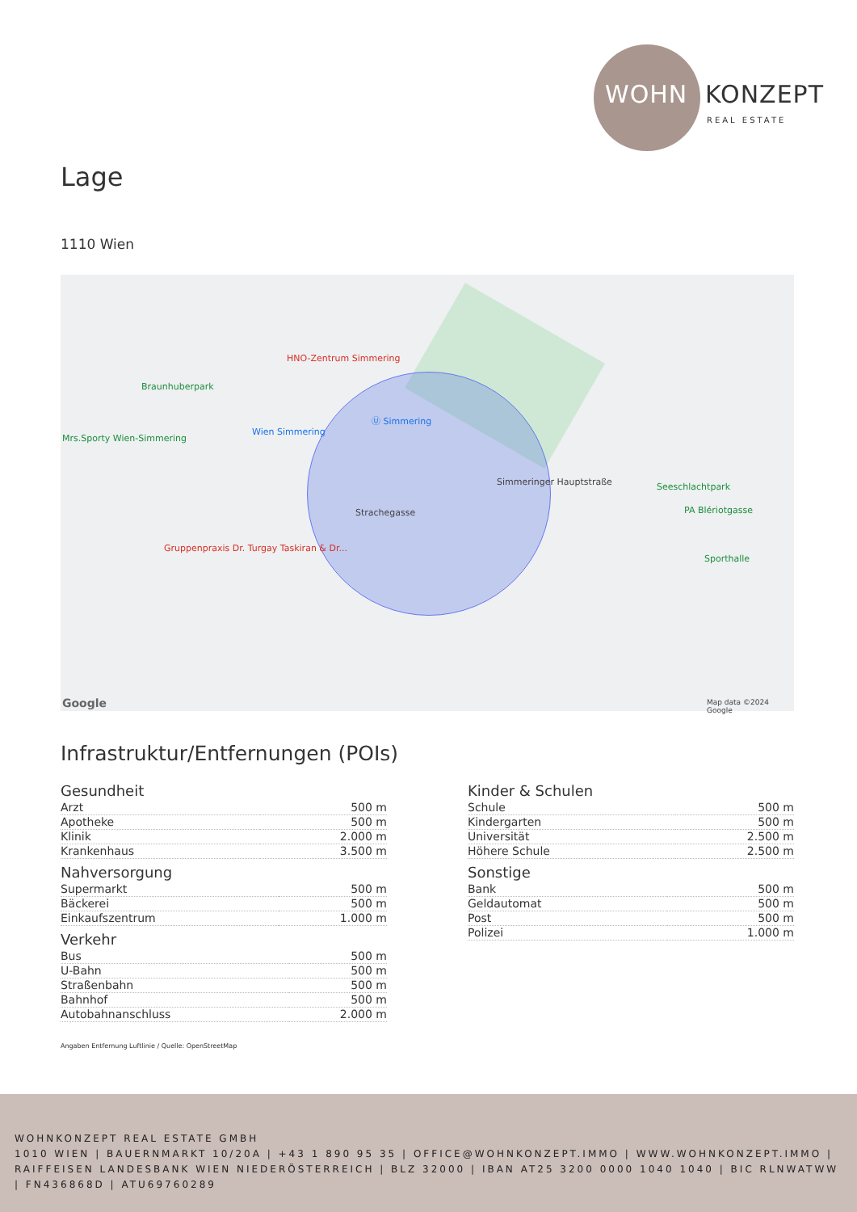WOHN KONZEPT
REAL ESTATE
Lage
1110 Wien
Braunhuberpark
HNO-Zentrum Simmering
Wien Simmering
Ⓤ Simmering
Mrs.Sporty Wien-Simmering
Seeschlachtpark
PA Blériotgasse
Sporthalle
Gruppenpraxis Dr. Turgay Taskiran & Dr...
Strachegasse
Simmeringer Hauptstraße
Google Map data ©2024 Google
Infrastruktur/Entfernungen (POIs)
Gesundheit
| Arzt | 500 m |
| Apotheke | 500 m |
| Klinik | 2.000 m |
| Krankenhaus | 3.500 m |
Nahversorgung
| Supermarkt | 500 m |
| Bäckerei | 500 m |
| Einkaufszentrum | 1.000 m |
Verkehr
| Bus | 500 m |
| U-Bahn | 500 m |
| Straßenbahn | 500 m |
| Bahnhof | 500 m |
| Autobahnanschluss | 2.000 m |
Kinder & Schulen
| Schule | 500 m |
| Kindergarten | 500 m |
| Universität | 2.500 m |
| Höhere Schule | 2.500 m |
Sonstige
| Bank | 500 m |
| Geldautomat | 500 m |
| Post | 500 m |
| Polizei | 1.000 m |
Angaben Entfernung Luftlinie / Quelle: OpenStreetMap
WOHNKONZEPT REAL ESTATE GMBH
1010 WIEN | BAUERNMARKT 10/20A | +43 1 890 95 35 | OFFICE@WOHNKONZEPT.IMMO | WWW.WOHNKONZEPT.IMMO | RAIFFEISEN LANDESBANK WIEN NIEDERÖSTERREICH | BLZ 32000 | IBAN AT25 3200 0000 1040 1040 | BIC RLNWATWW | FN436868D | ATU69760289